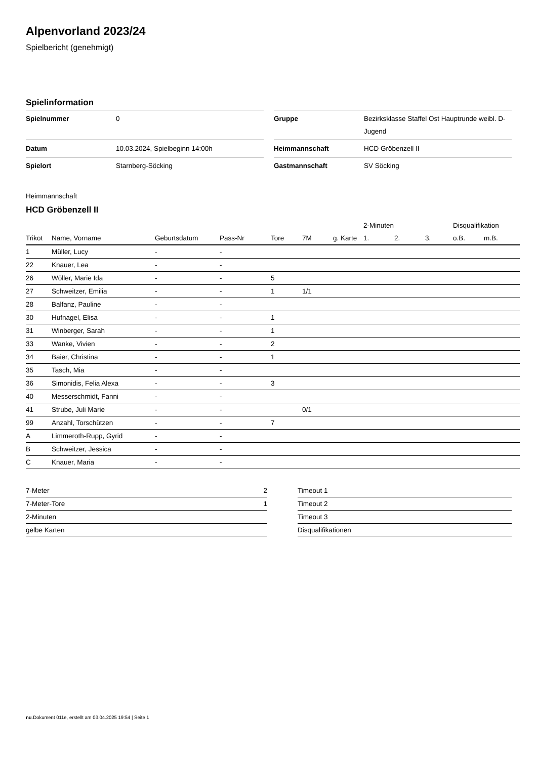Alpenvorland 2023/24
Spielbericht (genehmigt)
Spielinformation
| Spielnummer | 0 |
| Datum | 10.03.2024, Spielbeginn 14:00h |
| Spielort | Starnberg-Söcking |
| Gruppe | Bezirksklasse Staffel Ost Hauptrunde weibl. D-Jugend |
| Heimmannschaft | HCD Gröbenzell II |
| Gastmannschaft | SV Söcking |
Heimmannschaft
HCD Gröbenzell II
| | | | | | | | 2-Minuten | | | Disqualifikation | |
| --- | --- | --- | --- | --- | --- | --- | --- | --- | --- | --- | --- |
| Trikot | Name, Vorname | Geburtsdatum | Pass-Nr | Tore | 7M | g. Karte | 1. | 2. | 3. | o.B. | m.B. |
| 1 | Müller, Lucy | - | - | | | | | | | | |
| 22 | Knauer, Lea | - | - | | | | | | | | |
| 26 | Wöller, Marie Ida | - | - | 5 | | | | | | | |
| 27 | Schweitzer, Emilia | - | - | 1 | 1/1 | | | | | | |
| 28 | Balfanz, Pauline | - | - | | | | | | | | |
| 30 | Hufnagel, Elisa | - | - | 1 | | | | | | | |
| 31 | Winberger, Sarah | - | - | 1 | | | | | | | |
| 33 | Wanke, Vivien | - | - | 2 | | | | | | | |
| 34 | Baier, Christina | - | - | 1 | | | | | | | |
| 35 | Tasch, Mia | - | - | | | | | | | | |
| 36 | Simonidis, Felia Alexa | - | - | 3 | | | | | | | |
| 40 | Messerschmidt, Fanni | - | - | | | | | | | | |
| 41 | Strube, Juli Marie | - | - | | 0/1 | | | | | | |
| 99 | Anzahl, Torschützen | - | - | 7 | | | | | | | |
| A | Limmeroth-Rupp, Gyrid | - | - | | | | | | | | |
| B | Schweitzer, Jessica | - | - | | | | | | | | |
| C | Knauer, Maria | - | - | | | | | | | | |
| 7-Meter | 2 |
| 7-Meter-Tore | 1 |
| 2-Minuten | |
| gelbe Karten | |
| Timeout 1 |
| Timeout 2 |
| Timeout 3 |
| Disqualifikationen |
nu.Dokument 011e, erstellt am 03.04.2025 19:54 | Seite 1